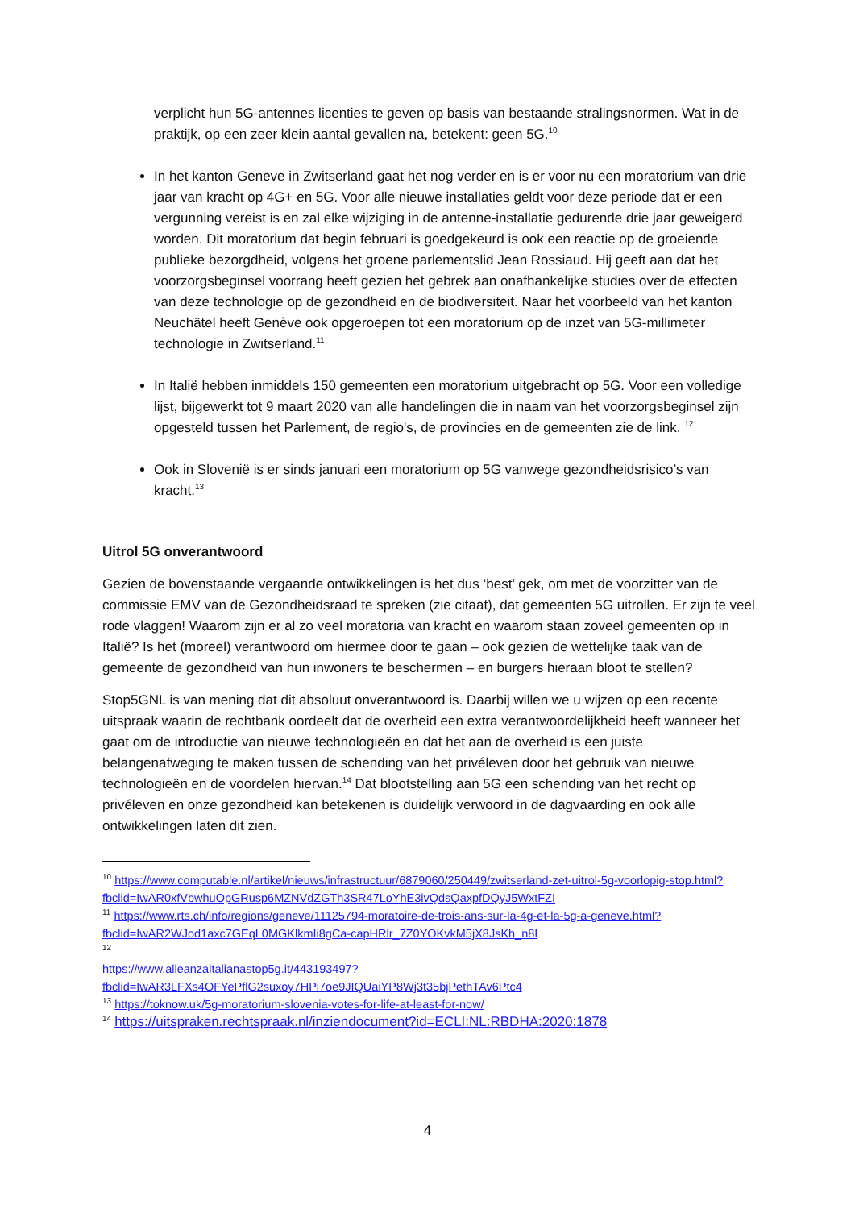verplicht hun 5G-antennes licenties te geven op basis van bestaande stralingsnormen. Wat in de praktijk, op een zeer klein aantal gevallen na, betekent: geen 5G.<sup>10</sup>
In het kanton Geneve in Zwitserland gaat het nog verder en is er voor nu een moratorium van drie jaar van kracht op 4G+ en 5G. Voor alle nieuwe installaties geldt voor deze periode dat er een vergunning vereist is en zal elke wijziging in de antenne-installatie gedurende drie jaar geweigerd worden. Dit moratorium dat begin februari is goedgekeurd is ook een reactie op de groeiende publieke bezorgdheid, volgens het groene parlementslid Jean Rossiaud. Hij geeft aan dat het voorzorgsbeginsel voorrang heeft gezien het gebrek aan onafhankelijke studies over de effecten van deze technologie op de gezondheid en de biodiversiteit. Naar het voorbeeld van het kanton Neuchâtel heeft Genève ook opgeroepen tot een moratorium op de inzet van 5G-millimeter technologie in Zwitserland.<sup>11</sup>
In Italië hebben inmiddels 150 gemeenten een moratorium uitgebracht op 5G. Voor een volledige lijst, bijgewerkt tot 9 maart 2020 van alle handelingen die in naam van het voorzorgsbeginsel zijn opgesteld tussen het Parlement, de regio's, de provincies en de gemeenten zie de link. <sup>12</sup>
Ook in Slovenië is er sinds januari een moratorium op 5G vanwege gezondheidsrisico’s van kracht.<sup>13</sup>
Uitrol 5G onverantwoord
Gezien de bovenstaande vergaande ontwikkelingen is het dus ‘best’ gek, om met de voorzitter van de commissie EMV van de Gezondheidsraad te spreken (zie citaat), dat gemeenten 5G uitrollen. Er zijn te veel rode vlaggen! Waarom zijn er al zo veel moratoria van kracht en waarom staan zoveel gemeenten op in Italië? Is het (moreel) verantwoord om hiermee door te gaan – ook gezien de wettelijke taak van de gemeente de gezondheid van hun inwoners te beschermen – en burgers hieraan bloot te stellen?
Stop5GNL is van mening dat dit absoluut onverantwoord is. Daarbij willen we u wijzen op een recente uitspraak waarin de rechtbank oordeelt dat de overheid een extra verantwoordelijkheid heeft wanneer het gaat om de introductie van nieuwe technologieën en dat het aan de overheid is een juiste belangenafweging te maken tussen de schending van het privéleven door het gebruik van nieuwe technologieën en de voordelen hiervan.<sup>14</sup> Dat blootstelling aan 5G een schending van het recht op privéleven en onze gezondheid kan betekenen is duidelijk verwoord in de dagvaarding en ook alle ontwikkelingen laten dit zien.
<sup>10</sup> https://www.computable.nl/artikel/nieuws/infrastructuur/6879060/250449/zwitserland-zet-uitrol-5g-voorlopig-stop.html?fbclid=IwAR0xfVbwhuOpGRusp6MZNVdZGTh3SR47LoYhE3ivQdsQaxpfDQyJ5WxtFZI
<sup>11</sup> https://www.rts.ch/info/regions/geneve/11125794-moratoire-de-trois-ans-sur-la-4g-et-la-5g-a-geneve.html?fbclid=IwAR2WJod1axc7GEqL0MGKlkmIi8gCa-capHRlr_7Z0YOKvkM5jX8JsKh_n8I
<sup>12</sup>
https://www.alleanzaitalianastop5g.it/443193497?fbclid=IwAR3LFXs4OFYePflG2suxoy7HPi7oe9JIQUaiYP8Wj3t35bjPethTAv6Ptc4
<sup>13</sup> https://toknow.uk/5g-moratorium-slovenia-votes-for-life-at-least-for-now/
<sup>14</sup> https://uitspraken.rechtspraak.nl/inziendocument?id=ECLI:NL:RBDHA:2020:1878
4